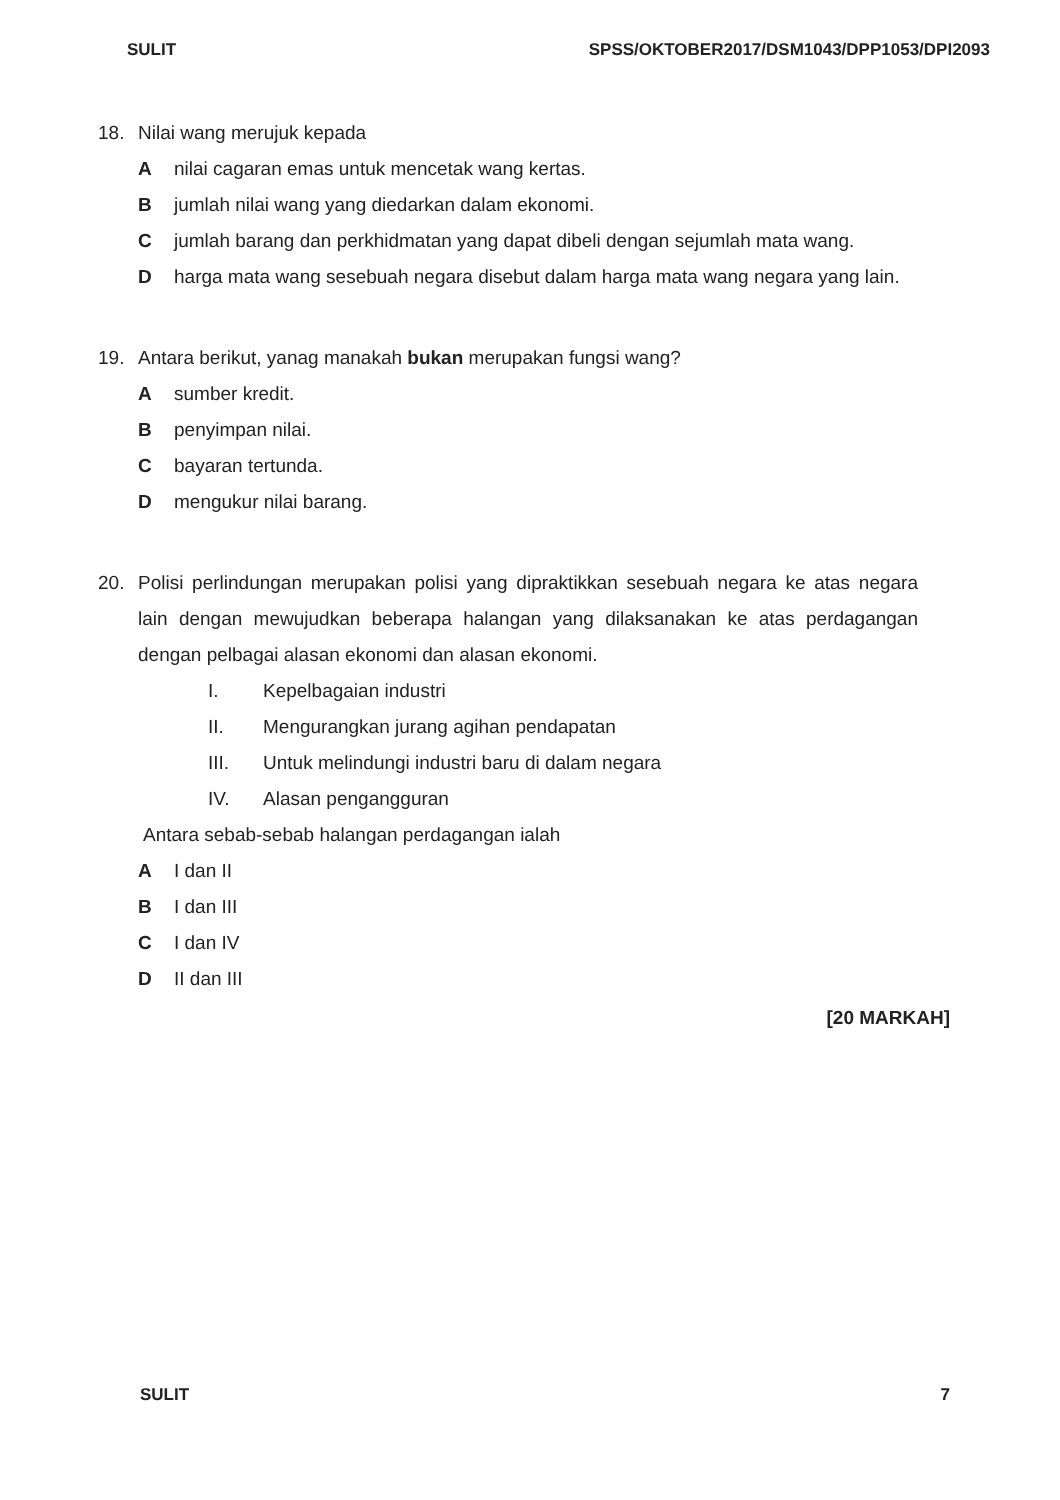SULIT SPSS/OKTOBER2017/DSM1043/DPP1053/DPI2093
18. Nilai wang merujuk kepada
Anilai cagaran emas untuk mencetak wang kertas.
Bjumlah nilai wang yang diedarkan dalam ekonomi.
Cjumlah barang dan perkhidmatan yang dapat dibeli dengan sejumlah mata wang.
Dharga mata wang sesebuah negara disebut dalam harga mata wang negara yang lain.
19. Antara berikut, yanag manakah bukan merupakan fungsi wang?
Asumber kredit.
Bpenyimpan nilai.
Cbayaran tertunda.
Dmengukur nilai barang.
20. Polisi perlindungan merupakan polisi yang dipraktikkan sesebuah negara ke atas negara lain dengan mewujudkan beberapa halangan yang dilaksanakan ke atas perdagangan dengan pelbagai alasan ekonomi dan alasan ekonomi.
I. Kepelbagaian industri
II. Mengurangkan jurang agihan pendapatan
III. Untuk melindungi industri baru di dalam negara
IV. Alasan pengangguran
Antara sebab-sebab halangan perdagangan ialah
A I dan II
B I dan III
C I dan IV
D II dan III
[20 MARKAH]
SULIT 7